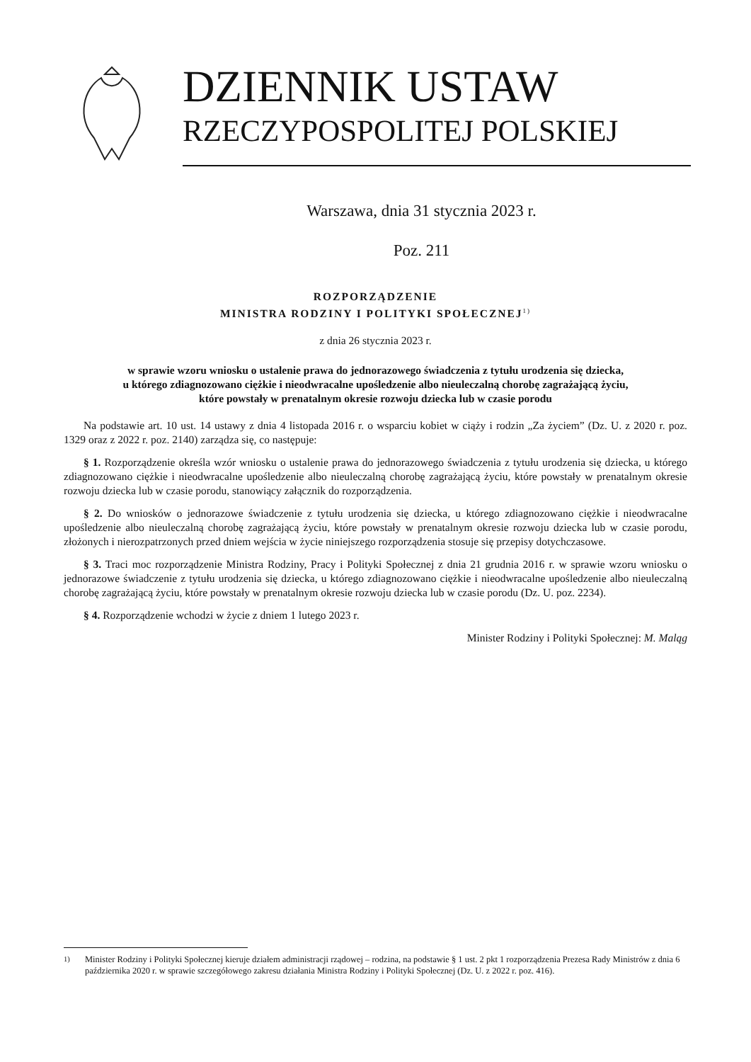DZIENNIK USTAW
RZECZYPOSPOLITEJ POLSKIEJ
Warszawa, dnia 31 stycznia 2023 r.
Poz. 211
ROZPORZĄDZENIE
MINISTRA RODZINY I POLITYKI SPOŁECZNEJ<sup>1)</sup>
z dnia 26 stycznia 2023 r.
w sprawie wzoru wniosku o ustalenie prawa do jednorazowego świadczenia z tytułu urodzenia się dziecka,
u którego zdiagnozowano ciężkie i nieodwracalne upośledzenie albo nieuleczalną chorobę zagrażającą życiu,
które powstały w prenatalnym okresie rozwoju dziecka lub w czasie porodu
Na podstawie art. 10 ust. 14 ustawy z dnia 4 listopada 2016 r. o wsparciu kobiet w ciąży i rodzin „Za życiem” (Dz. U. z 2020 r. poz. 1329 oraz z 2022 r. poz. 2140) zarządza się, co następuje:
§ 1. Rozporządzenie określa wzór wniosku o ustalenie prawa do jednorazowego świadczenia z tytułu urodzenia się dziecka, u którego zdiagnozowano ciężkie i nieodwracalne upośledzenie albo nieuleczalną chorobę zagrażającą życiu, które powstały w prenatalnym okresie rozwoju dziecka lub w czasie porodu, stanowiący załącznik do rozporządzenia.
§ 2. Do wniosków o jednorazowe świadczenie z tytułu urodzenia się dziecka, u którego zdiagnozowano ciężkie i nieodwracalne upośledzenie albo nieuleczalną chorobę zagrażającą życiu, które powstały w prenatalnym okresie rozwoju dziecka lub w czasie porodu, złożonych i nierozpatrzonych przed dniem wejścia w życie niniejszego rozporządzenia stosuje się przepisy dotychczasowe.
§ 3. Traci moc rozporządzenie Ministra Rodziny, Pracy i Polityki Społecznej z dnia 21 grudnia 2016 r. w sprawie wzoru wniosku o jednorazowe świadczenie z tytułu urodzenia się dziecka, u którego zdiagnozowano ciężkie i nieodwracalne upośledzenie albo nieuleczalną chorobę zagrażającą życiu, które powstały w prenatalnym okresie rozwoju dziecka lub w czasie porodu (Dz. U. poz. 2234).
§ 4. Rozporządzenie wchodzi w życie z dniem 1 lutego 2023 r.
Minister Rodziny i Polityki Społecznej: M. Maląg
<sup>1)</sup> Minister Rodziny i Polityki Społecznej kieruje działem administracji rządowej – rodzina, na podstawie § 1 ust. 2 pkt 1 rozporządzenia Prezesa Rady Ministrów z dnia 6 października 2020 r. w sprawie szczegółowego zakresu działania Ministra Rodziny i Polityki Społecznej (Dz. U. z 2022 r. poz. 416).